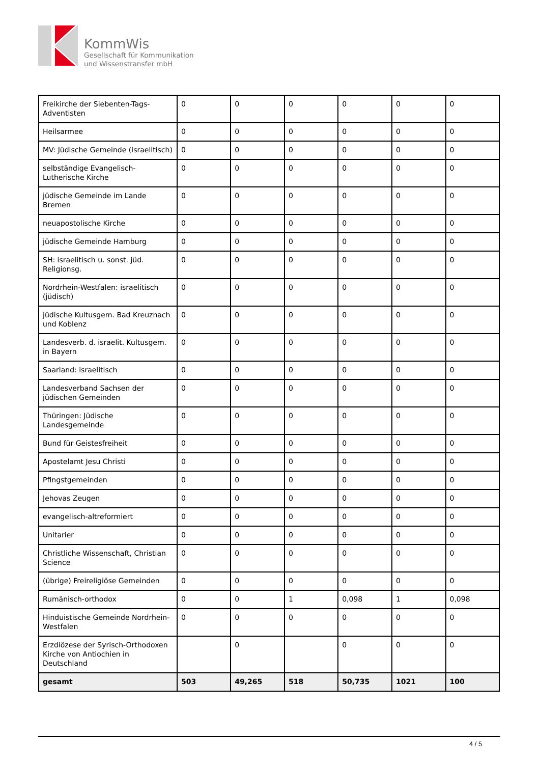KommWis
Gesellschaft für Kommunikation
und Wissenstransfer mbH
| Freikirche der Siebenten-Tags-Adventisten | 0 | 0 | 0 | 0 | 0 | 0 |
| Heilsarmee | 0 | 0 | 0 | 0 | 0 | 0 |
| MV: Jüdische Gemeinde (israelitisch) | 0 | 0 | 0 | 0 | 0 | 0 |
| selbständige Evangelisch-Lutherische Kirche | 0 | 0 | 0 | 0 | 0 | 0 |
| jüdische Gemeinde im Lande Bremen | 0 | 0 | 0 | 0 | 0 | 0 |
| neuapostolische Kirche | 0 | 0 | 0 | 0 | 0 | 0 |
| jüdische Gemeinde Hamburg | 0 | 0 | 0 | 0 | 0 | 0 |
| SH: israelitisch u. sonst. jüd. Religionsg. | 0 | 0 | 0 | 0 | 0 | 0 |
| Nordrhein-Westfalen: israelitisch (jüdisch) | 0 | 0 | 0 | 0 | 0 | 0 |
| jüdische Kultusgem. Bad Kreuznach und Koblenz | 0 | 0 | 0 | 0 | 0 | 0 |
| Landesverb. d. israelit. Kultusgem. in Bayern | 0 | 0 | 0 | 0 | 0 | 0 |
| Saarland: israelitisch | 0 | 0 | 0 | 0 | 0 | 0 |
| Landesverband Sachsen der jüdischen Gemeinden | 0 | 0 | 0 | 0 | 0 | 0 |
| Thüringen: Jüdische Landesgemeinde | 0 | 0 | 0 | 0 | 0 | 0 |
| Bund für Geistesfreiheit | 0 | 0 | 0 | 0 | 0 | 0 |
| Apostelamt Jesu Christi | 0 | 0 | 0 | 0 | 0 | 0 |
| Pfingstgemeinden | 0 | 0 | 0 | 0 | 0 | 0 |
| Jehovas Zeugen | 0 | 0 | 0 | 0 | 0 | 0 |
| evangelisch-altreformiert | 0 | 0 | 0 | 0 | 0 | 0 |
| Unitarier | 0 | 0 | 0 | 0 | 0 | 0 |
| Christliche Wissenschaft, Christian Science | 0 | 0 | 0 | 0 | 0 | 0 |
| (übrige) Freireligiöse Gemeinden | 0 | 0 | 0 | 0 | 0 | 0 |
| Rumänisch-orthodox | 0 | 0 | 1 | 0,098 | 1 | 0,098 |
| Hinduistische Gemeinde Nordrhein-Westfalen | 0 | 0 | 0 | 0 | 0 | 0 |
| Erzdiözese der Syrisch-Orthodoxen Kirche von Antiochien in Deutschland | | 0 | | 0 | 0 | 0 |
| gesamt | 503 | 49,265 | 518 | 50,735 | 1021 | 100 |
4 / 5